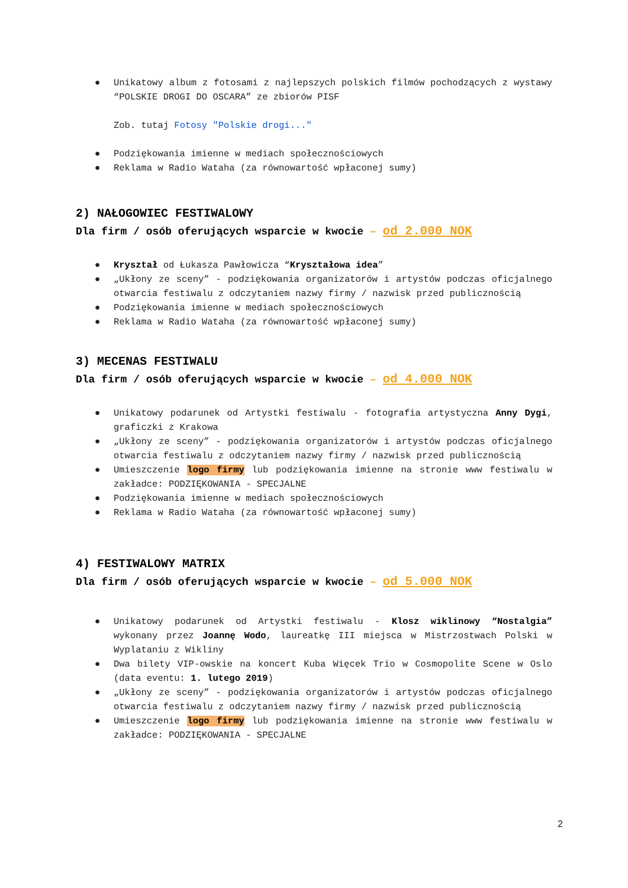● Unikatowy album z fotosami z najlepszych polskich filmów pochodzących z wystawy “POLSKIE DROGI DO OSCARA” ze zbiorów PISF
Zob. tutaj Fotosy "Polskie drogi..."
● Podziękowania imienne w mediach społecznościowych
● Reklama w Radio Wataha (za równowartość wpłaconej sumy)
2) NAŁOGOWIEC FESTIWALOWY
Dla firm / osób oferujących wsparcie w kwocie – od 2.000 NOK
● Kryształ od Łukasza Pawłowicza “Kryształowa idea”
● „Ukłony ze sceny” - podziękowania organizatorów i artystów podczas oficjalnego otwarcia festiwalu z odczytaniem nazwy firmy / nazwisk przed publicznością
● Podziękowania imienne w mediach społecznościowych
● Reklama w Radio Wataha (za równowartość wpłaconej sumy)
3) MECENAS FESTIWALU
Dla firm / osób oferujących wsparcie w kwocie – od 4.000 NOK
● Unikatowy podarunek od Artystki festiwalu - fotografia artystyczna Anny Dygi, graficzki z Krakowa
● „Ukłony ze sceny” - podziękowania organizatorów i artystów podczas oficjalnego otwarcia festiwalu z odczytaniem nazwy firmy / nazwisk przed publicznością
● Umieszczenie logo firmy lub podziękowania imienne na stronie www festiwalu w zakładce: PODZIĘKOWANIA - SPECJALNE
● Podziękowania imienne w mediach społecznościowych
● Reklama w Radio Wataha (za równowartość wpłaconej sumy)
4) FESTIWALOWY MATRIX
Dla firm / osób oferujących wsparcie w kwocie – od 5.000 NOK
● Unikatowy podarunek od Artystki festiwalu - Klosz wiklinowy “Nostalgia” wykonany przez Joannę Wodo, laureatkę III miejsca w Mistrzostwach Polski w Wyplataniu z Wikliny
● Dwa bilety VIP-owskie na koncert Kuba Więcek Trio w Cosmopolite Scene w Oslo (data eventu: 1. lutego 2019)
● „Ukłony ze sceny” - podziękowania organizatorów i artystów podczas oficjalnego otwarcia festiwalu z odczytaniem nazwy firmy / nazwisk przed publicznością
● Umieszczenie logo firmy lub podziękowania imienne na stronie www festiwalu w zakładce: PODZIĘKOWANIA - SPECJALNE
2